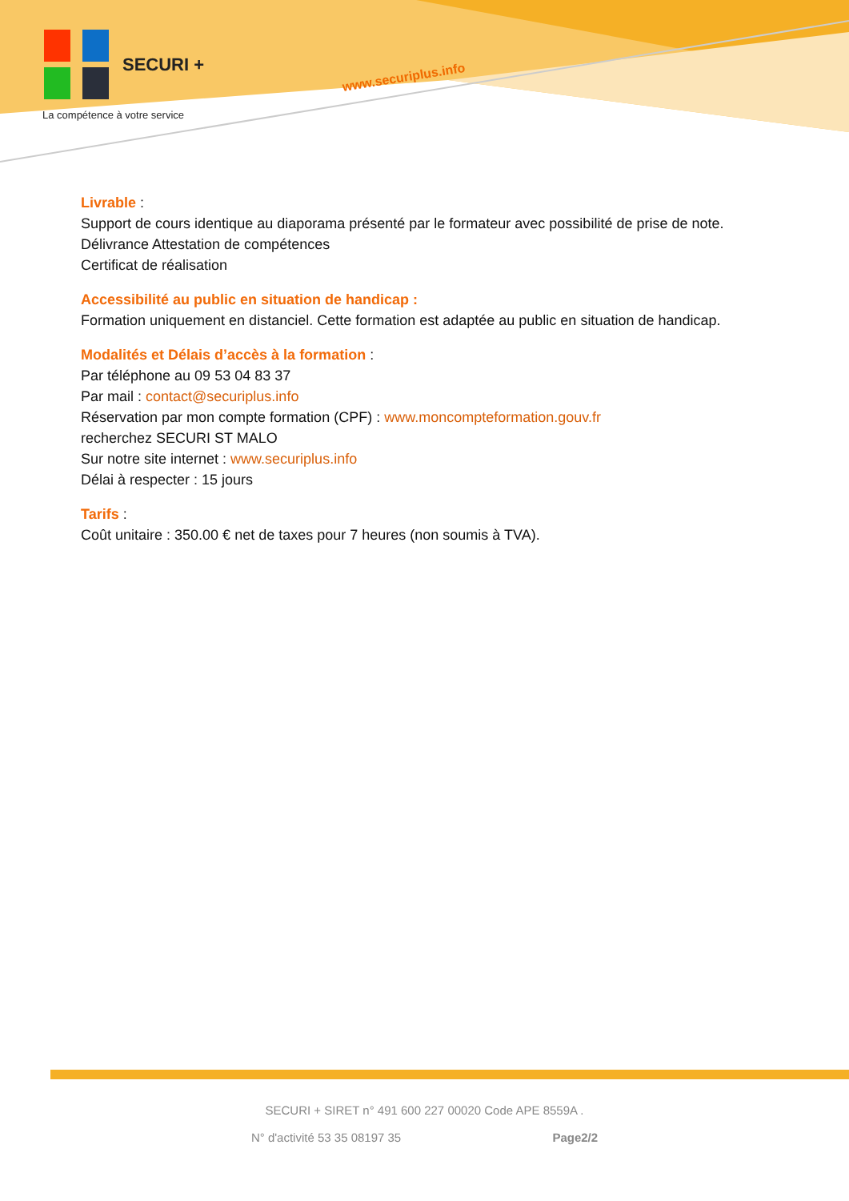SECURI +
La compétence à votre service
www.securiplus.info
Livrable :
Support de cours identique au diaporama présenté par le formateur avec possibilité de prise de note.
Délivrance Attestation de compétences
Certificat de réalisation
Accessibilité au public en situation de handicap :
Formation uniquement en distanciel. Cette formation est adaptée au public en situation de handicap.
Modalités et Délais d’accès à la formation :
Par téléphone au 09 53 04 83 37
Par mail : contact@securiplus.info
Réservation par mon compte formation (CPF) : www.moncompteformation.gouv.fr
recherchez SECURI ST MALO
Sur notre site internet : www.securiplus.info
Délai à respecter : 15 jours
Tarifs :
Coût unitaire : 350.00 € net de taxes pour 7 heures (non soumis à TVA).
SECURI + SIRET n° 491 600 227 00020 Code APE 8559A .
N° d'activité 53 35 08197 35 Page2/2